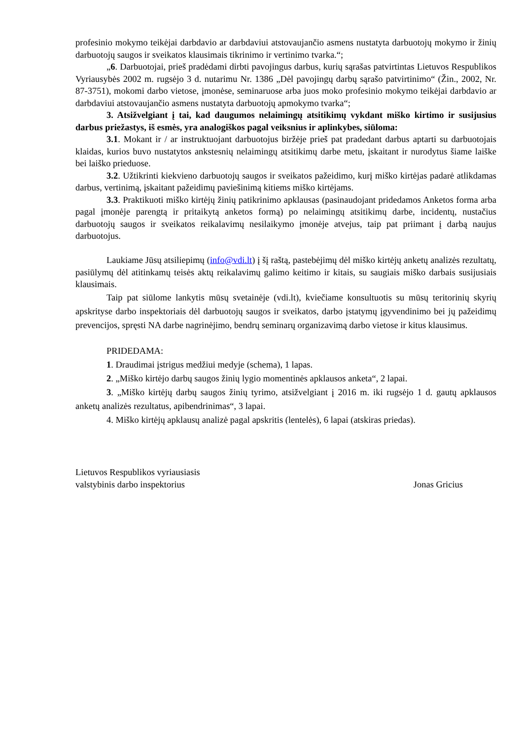profesinio mokymo teikėjai darbdavio ar darbdaviui atstovaujančio asmens nustatyta darbuotojų mokymo ir žinių darbuotojų saugos ir sveikatos klausimais tikrinimo ir vertinimo tvarka.“;
„6. Darbuotojai, prieš pradėdami dirbti pavojingus darbus, kurių sąrašas patvirtintas Lietuvos Respublikos Vyriausybės 2002 m. rugsėjo 3 d. nutarimu Nr. 1386 „Dėl pavojingų darbų sąrašo patvirtinimo“ (Žin., 2002, Nr. 87-3751), mokomi darbo vietose, įmonėse, seminaruose arba juos moko profesinio mokymo teikėjai darbdavio ar darbdaviui atstovaujančio asmens nustatyta darbuotojų apmokymo tvarka“;
3. Atsižvelgiant į tai, kad daugumos nelaimingų atsitikimų vykdant miško kirtimo ir susijusius darbus priežastys, iš esmės, yra analogiškos pagal veiksnius ir aplinkybes, siūloma:
3.1. Mokant ir / ar instruktuojant darbuotojus biržėje prieš pat pradedant darbus aptarti su darbuotojais klaidas, kurios buvo nustatytos ankstesnių nelaimingų atsitikimų darbe metu, įskaitant ir nurodytus šiame laiške bei laiško prieduose.
3.2. Užtikrinti kiekvieno darbuotojų saugos ir sveikatos pažeidimo, kurį miško kirtėjas padarė atlikdamas darbus, vertinimą, įskaitant pažeidimų paviešinimą kitiems miško kirtėjams.
3.3. Praktikuoti miško kirtėjų žinių patikrinimo apklausas (pasinaudojant pridedamos Anketos forma arba pagal įmonėje parengtą ir pritaikytą anketos formą) po nelaimingų atsitikimų darbe, incidentų, nustačius darbuotojų saugos ir sveikatos reikalavimų nesilaikymo įmonėje atvejus, taip pat priimant į darbą naujus darbuotojus.
Laukiame Jūsų atsiliepimų (info@vdi.lt) į šį raštą, pastebėjimų dėl miško kirtėjų anketų analizės rezultatų, pasiūlymų dėl atitinkamų teisės aktų reikalavimų galimo keitimo ir kitais, su saugiais miško darbais susijusiais klausimais.
Taip pat siūlome lankytis mūsų svetainėje (vdi.lt), kviečiame konsultuotis su mūsų teritorinių skyrių apskrityse darbo inspektoriais dėl darbuotojų saugos ir sveikatos, darbo įstatymų įgyvendinimo bei jų pažeidimų prevencijos, spręsti NA darbe nagrinėjimo, bendrų seminarų organizavimą darbo vietose ir kitus klausimus.
PRIDEDAMA:
1. Draudimai įstrigus medžiui medyje (schema), 1 lapas.
2. „Miško kirtėjo darbų saugos žinių lygio momentinės apklausos anketa“, 2 lapai.
3. „Miško kirtėjų darbų saugos žinių tyrimo, atsižvelgiant į 2016 m. iki rugsėjo 1 d. gautų apklausos anketų analizės rezultatus, apibendrinimas“, 3 lapai.
4. Miško kirtėjų apklausų analizė pagal apskritis (lentelės), 6 lapai (atskiras priedas).
Lietuvos Respublikos vyriausiasis
valstybinis darbo inspektorius
Jonas Gricius